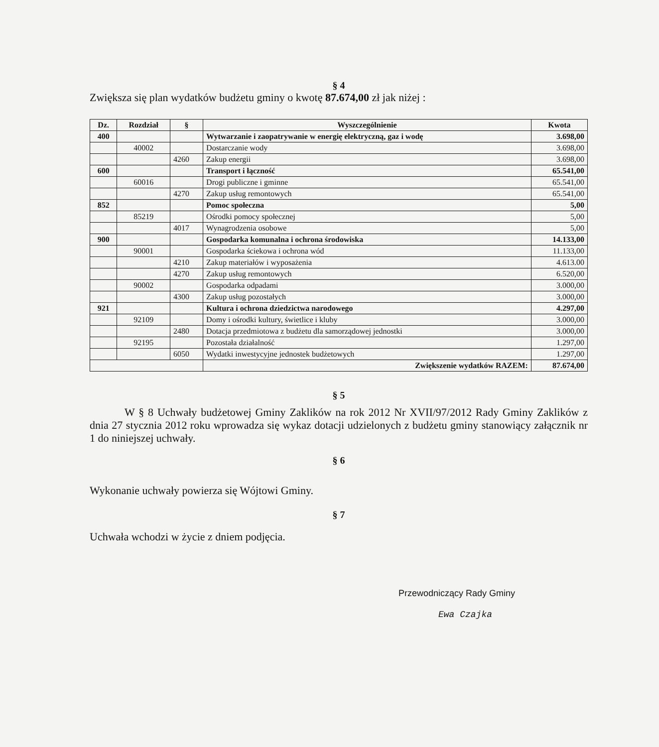§ 4
Zwiększa się plan wydatków budżetu gminy o kwotę 87.674,00 zł jak niżej :
| Dz. | Rozdział | § | Wyszczególnienie | Kwota |
| --- | --- | --- | --- | --- |
| 400 | | | Wytwarzanie i zaopatrywanie w energię elektryczną, gaz i wodę | 3.698,00 |
| | 40002 | | Dostarczanie wody | 3.698,00 |
| | | 4260 | Zakup energii | 3.698,00 |
| 600 | | | Transport i łączność | 65.541,00 |
| | 60016 | | Drogi publiczne i gminne | 65.541,00 |
| | | 4270 | Zakup usług remontowych | 65.541,00 |
| 852 | | | Pomoc społeczna | 5,00 |
| | 85219 | | Ośrodki pomocy społecznej | 5,00 |
| | | 4017 | Wynagrodzenia osobowe | 5,00 |
| 900 | | | Gospodarka komunalna i ochrona środowiska | 14.133,00 |
| | 90001 | | Gospodarka ściekowa i ochrona wód | 11.133,00 |
| | | 4210 | Zakup materiałów i wyposażenia | 4.613.00 |
| | | 4270 | Zakup usług remontowych | 6.520,00 |
| | 90002 | | Gospodarka odpadami | 3.000,00 |
| | | 4300 | Zakup usług pozostałych | 3.000,00 |
| 921 | | | Kultura i ochrona dziedzictwa narodowego | 4.297,00 |
| | 92109 | | Domy i ośrodki kultury, świetlice i kluby | 3.000,00 |
| | | 2480 | Dotacja przedmiotowa z budżetu dla samorządowej jednostki | 3.000,00 |
| | 92195 | | Pozostała działalność | 1.297,00 |
| | | 6050 | Wydatki inwestycyjne jednostek budżetowych | 1.297,00 |
| | | | Zwiększenie wydatków RAZEM: | 87.674,00 |
§ 5
W § 8 Uchwały budżetowej Gminy Zaklików na rok 2012 Nr XVII/97/2012 Rady Gminy Zaklików z dnia 27 stycznia 2012 roku wprowadza się wykaz dotacji udzielonych z budżetu gminy stanowiący załącznik nr 1 do niniejszej uchwały.
§ 6
Wykonanie uchwały powierza się Wójtowi Gminy.
§ 7
Uchwała wchodzi w życie z dniem podjęcia.
Przewodniczący Rady Gminy
Ewa Czajka